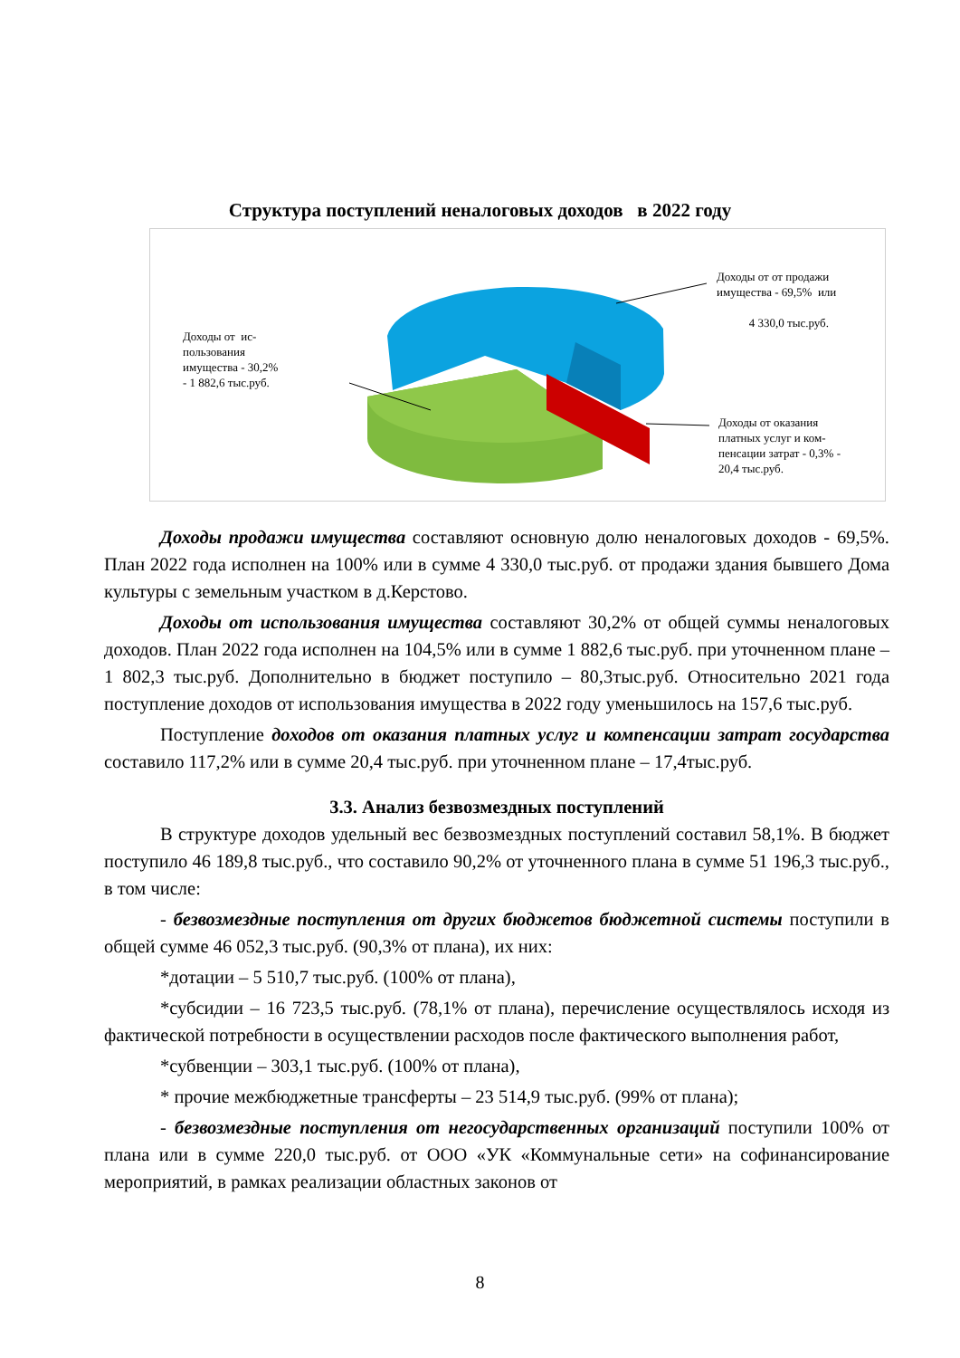Структура поступлений неналоговых доходов в 2022 году
Доходы от от продажи
имущества - 69,5% или
4 330,0 тыс.руб.
Доходы от ис-
пользования
имущества - 30,2%
- 1 882,6 тыс.руб.
Доходы от оказания
платных услуг и ком-
пенсации затрат - 0,3% -
20,4 тыс.руб.
Доходы продажи имущества составляют основную долю неналоговых доходов - 69,5%. План 2022 года исполнен на 100% или в сумме 4 330,0 тыс.руб. от продажи здания бывшего Дома культуры с земельным участком в д.Керстово.
Доходы от использования имущества составляют 30,2% от общей суммы неналоговых доходов. План 2022 года исполнен на 104,5% или в сумме 1 882,6 тыс.руб. при уточненном плане – 1 802,3 тыс.руб. Дополнительно в бюджет поступило – 80,3тыс.руб. Относительно 2021 года поступление доходов от использования имущества в 2022 году уменьшилось на 157,6 тыс.руб.
Поступление доходов от оказания платных услуг и компенсации затрат государства составило 117,2% или в сумме 20,4 тыс.руб. при уточненном плане – 17,4тыс.руб.
3.3. Анализ безвозмездных поступлений
В структуре доходов удельный вес безвозмездных поступлений составил 58,1%. В бюджет поступило 46 189,8 тыс.руб., что составило 90,2% от уточненного плана в сумме 51 196,3 тыс.руб., в том числе:
- безвозмездные поступления от других бюджетов бюджетной системы поступили в общей сумме 46 052,3 тыс.руб. (90,3% от плана), их них:
*дотации – 5 510,7 тыс.руб. (100% от плана),
*субсидии – 16 723,5 тыс.руб. (78,1% от плана), перечисление осуществлялось исходя из фактической потребности в осуществлении расходов после фактического выполнения работ,
*субвенции – 303,1 тыс.руб. (100% от плана),
* прочие межбюджетные трансферты – 23 514,9 тыс.руб. (99% от плана);
- безвозмездные поступления от негосударственных организаций поступили 100% от плана или в сумме 220,0 тыс.руб. от ООО «УК «Коммунальные сети» на софинансирование мероприятий, в рамках реализации областных законов от
8